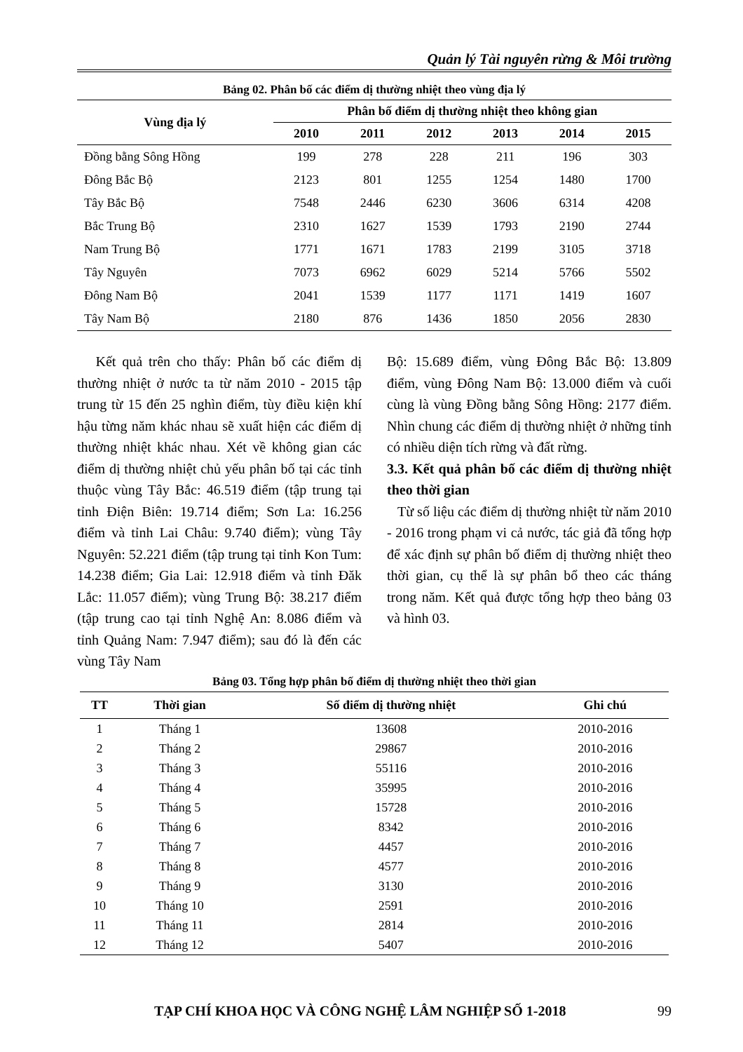Quản lý Tài nguyên rừng & Môi trường
Bảng 02. Phân bố các điểm dị thường nhiệt theo vùng địa lý
| Vùng địa lý | Phân bố điểm dị thường nhiệt theo không gian | | | | | |
| --- | --- | --- | --- | --- | --- | --- |
| | 2010 | 2011 | 2012 | 2013 | 2014 | 2015 |
| Đồng bằng Sông Hồng | 199 | 278 | 228 | 211 | 196 | 303 |
| Đông Bắc Bộ | 2123 | 801 | 1255 | 1254 | 1480 | 1700 |
| Tây Bắc Bộ | 7548 | 2446 | 6230 | 3606 | 6314 | 4208 |
| Bắc Trung Bộ | 2310 | 1627 | 1539 | 1793 | 2190 | 2744 |
| Nam Trung Bộ | 1771 | 1671 | 1783 | 2199 | 3105 | 3718 |
| Tây Nguyên | 7073 | 6962 | 6029 | 5214 | 5766 | 5502 |
| Đông Nam Bộ | 2041 | 1539 | 1177 | 1171 | 1419 | 1607 |
| Tây Nam Bộ | 2180 | 876 | 1436 | 1850 | 2056 | 2830 |
Kết quả trên cho thấy: Phân bố các điểm dị thường nhiệt ở nước ta từ năm 2010 - 2015 tập trung từ 15 đến 25 nghìn điểm, tùy điều kiện khí hậu từng năm khác nhau sẽ xuất hiện các điểm dị thường nhiệt khác nhau. Xét về không gian các điểm dị thường nhiệt chủ yếu phân bố tại các tỉnh thuộc vùng Tây Bắc: 46.519 điểm (tập trung tại tỉnh Điện Biên: 19.714 điểm; Sơn La: 16.256 điểm và tỉnh Lai Châu: 9.740 điểm); vùng Tây Nguyên: 52.221 điểm (tập trung tại tỉnh Kon Tum: 14.238 điểm; Gia Lai: 12.918 điểm và tỉnh Đăk Lắc: 11.057 điểm); vùng Trung Bộ: 38.217 điểm (tập trung cao tại tỉnh Nghệ An: 8.086 điểm và tỉnh Quảng Nam: 7.947 điểm); sau đó là đến các vùng Tây Nam
Bộ: 15.689 điểm, vùng Đông Bắc Bộ: 13.809 điểm, vùng Đông Nam Bộ: 13.000 điểm và cuối cùng là vùng Đồng bằng Sông Hồng: 2177 điểm. Nhìn chung các điểm dị thường nhiệt ở những tỉnh có nhiều diện tích rừng và đất rừng.
3.3. Kết quả phân bố các điểm dị thường nhiệt theo thời gian
Từ số liệu các điểm dị thường nhiệt từ năm 2010 - 2016 trong phạm vi cả nước, tác giả đã tổng hợp để xác định sự phân bố điểm dị thường nhiệt theo thời gian, cụ thể là sự phân bổ theo các tháng trong năm. Kết quả được tổng hợp theo bảng 03 và hình 03.
Bảng 03. Tổng hợp phân bố điểm dị thường nhiệt theo thời gian
| TT | Thời gian | Số điểm dị thường nhiệt | Ghi chú |
| --- | --- | --- | --- |
| 1 | Tháng 1 | 13608 | 2010-2016 |
| 2 | Tháng 2 | 29867 | 2010-2016 |
| 3 | Tháng 3 | 55116 | 2010-2016 |
| 4 | Tháng 4 | 35995 | 2010-2016 |
| 5 | Tháng 5 | 15728 | 2010-2016 |
| 6 | Tháng 6 | 8342 | 2010-2016 |
| 7 | Tháng 7 | 4457 | 2010-2016 |
| 8 | Tháng 8 | 4577 | 2010-2016 |
| 9 | Tháng 9 | 3130 | 2010-2016 |
| 10 | Tháng 10 | 2591 | 2010-2016 |
| 11 | Tháng 11 | 2814 | 2010-2016 |
| 12 | Tháng 12 | 5407 | 2010-2016 |
TẠP CHÍ KHOA HỌC VÀ CÔNG NGHỆ LÂM NGHIỆP SỐ 1-2018 99